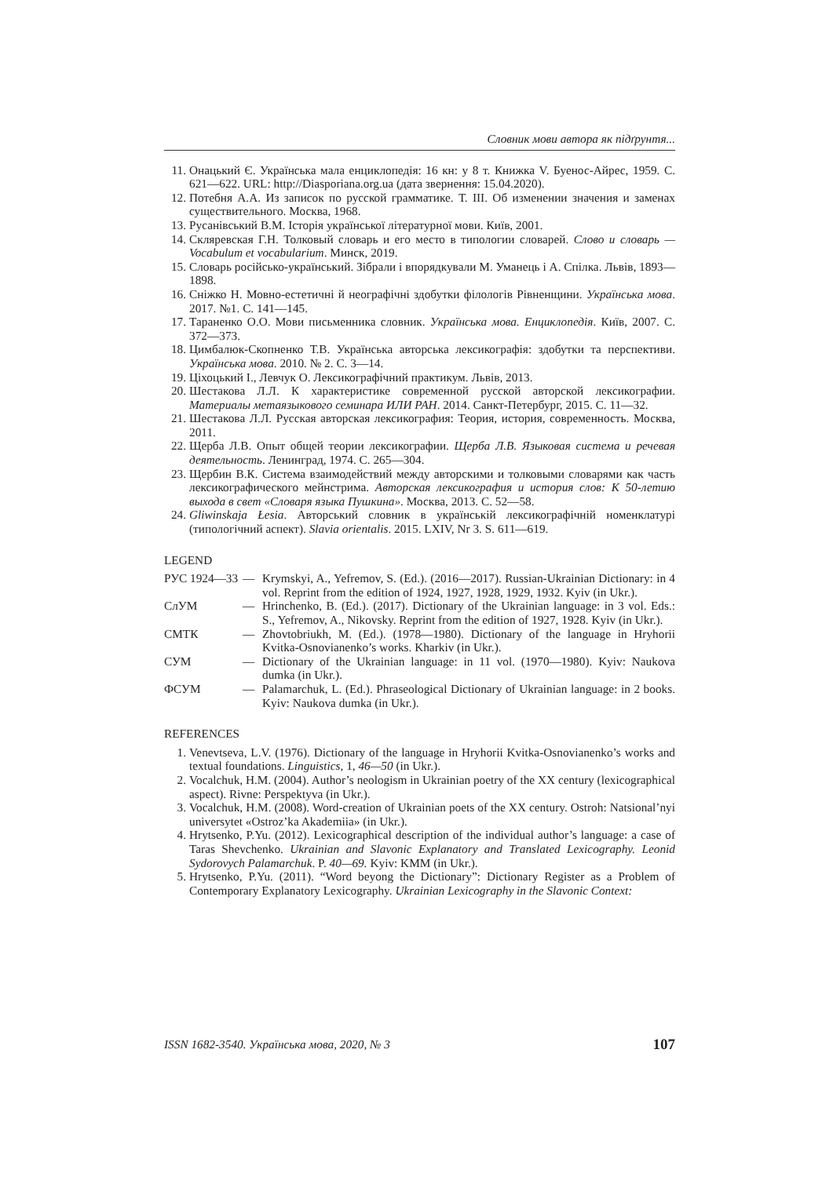Словник мови автора як підґрунтя...
11. Онацький Є. Українська мала енциклопедія: 16 кн: у 8 т. Книжка V. Буенос-Айрес, 1959. С. 621—622. URL: http://Diasporiana.org.ua (дата звернення: 15.04.2020).
12. Потебня А.А. Из записок по русской грамматике. Т. III. Об изменении значения и заменах существительного. Москва, 1968.
13. Русанівський В.М. Історія української літературної мови. Київ, 2001.
14. Скляревская Г.Н. Толковый словарь и его место в типологии словарей. Слово и словарь — Vocabulum et vocabularium. Минск, 2019.
15. Словарь російсько-український. Зібрали і впорядкували М. Уманець і А. Спілка. Львів, 1893—1898.
16. Сніжко Н. Мовно-естетичні й неографічні здобутки філологів Рівненщини. Українська мова. 2017. №1. С. 141—145.
17. Тараненко О.О. Мови письменника словник. Українська мова. Енциклопедія. Київ, 2007. С. 372—373.
18. Цимбалюк-Скопненко Т.В. Українська авторська лексикографія: здобутки та перспективи. Українська мова. 2010. № 2. С. 3—14.
19. Ціхоцький І., Левчук О. Лексикографічний практикум. Львів, 2013.
20. Шестакова Л.Л. К характеристике современной русской авторской лексикографии. Материалы метаязыкового семинара ИЛИ РАН. 2014. Санкт-Петербург, 2015. С. 11—32.
21. Шестакова Л.Л. Русская авторская лексикография: Теория, история, современность. Москва, 2011.
22. Щерба Л.В. Опыт общей теории лексикографии. Щерба Л.В. Языковая система и речевая деятельность. Ленинград, 1974. С. 265—304.
23. Щербин В.К. Система взаимодействий между авторскими и толковыми словарями как часть лексикографического мейнстрима. Авторская лексикография и история слов: К 50-летию выхода в свет «Словаря языка Пушкина». Москва, 2013. С. 52—58.
24. Gliwinskaja Łesia. Авторський словник в українській лексикографічній номенклатурі (типологічний аспект). Slavia orientalis. 2015. LXIV, Nr 3. S. 611—619.
LEGEND
РУС 1924—33 — Krymskyi, A., Yefremov, S. (Ed.). (2016—2017). Russian-Ukrainian Dictionary: in 4 vol. Reprint from the edition of 1924, 1927, 1928, 1929, 1932. Kyiv (in Ukr.).
СлУМ — Hrinchenko, B. (Ed.). (2017). Dictionary of the Ukrainian language: in 3 vol. Eds.: S., Yefremov, A., Nikovsky. Reprint from the edition of 1927, 1928. Kyiv (in Ukr.).
СМТК — Zhovtobriukh, M. (Ed.). (1978—1980). Dictionary of the language in Hryhorii Kvitka-Osnovianenko’s works. Kharkiv (in Ukr.).
СУМ — Dictionary of the Ukrainian language: in 11 vol. (1970—1980). Kyiv: Naukova dumka (in Ukr.).
ФСУМ — Palamarchuk, L. (Ed.). Phraseological Dictionary of Ukrainian language: in 2 books. Kyiv: Naukova dumka (in Ukr.).
REFERENCES
1. Venevtseva, L.V. (1976). Dictionary of the language in Hryhorii Kvitka-Osnovianenko’s works and textual foundations. Linguistics, 1, 46—50 (in Ukr.).
2. Vocalchuk, H.M. (2004). Author’s neologism in Ukrainian poetry of the XX century (lexicographical aspect). Rivne: Perspektyva (in Ukr.).
3. Vocalchuk, H.M. (2008). Word-creation of Ukrainian poets of the XX century. Ostroh: Natsional’nyi universytet «Ostroz’ka Akademiia» (in Ukr.).
4. Hrytsenko, P.Yu. (2012). Lexicographical description of the individual author’s language: a case of Taras Shevchenko. Ukrainian and Slavonic Explanatory and Translated Lexicography. Leonid Sydorovych Palamarchuk. P. 40—69. Kyiv: KMM (in Ukr.).
5. Hrytsenko, P.Yu. (2011). “Word beyong the Dictionary”: Dictionary Register as a Problem of Contemporary Explanatory Lexicography. Ukrainian Lexicography in the Slavonic Context:
ISSN 1682-3540. Українська мова, 2020, № 3 107